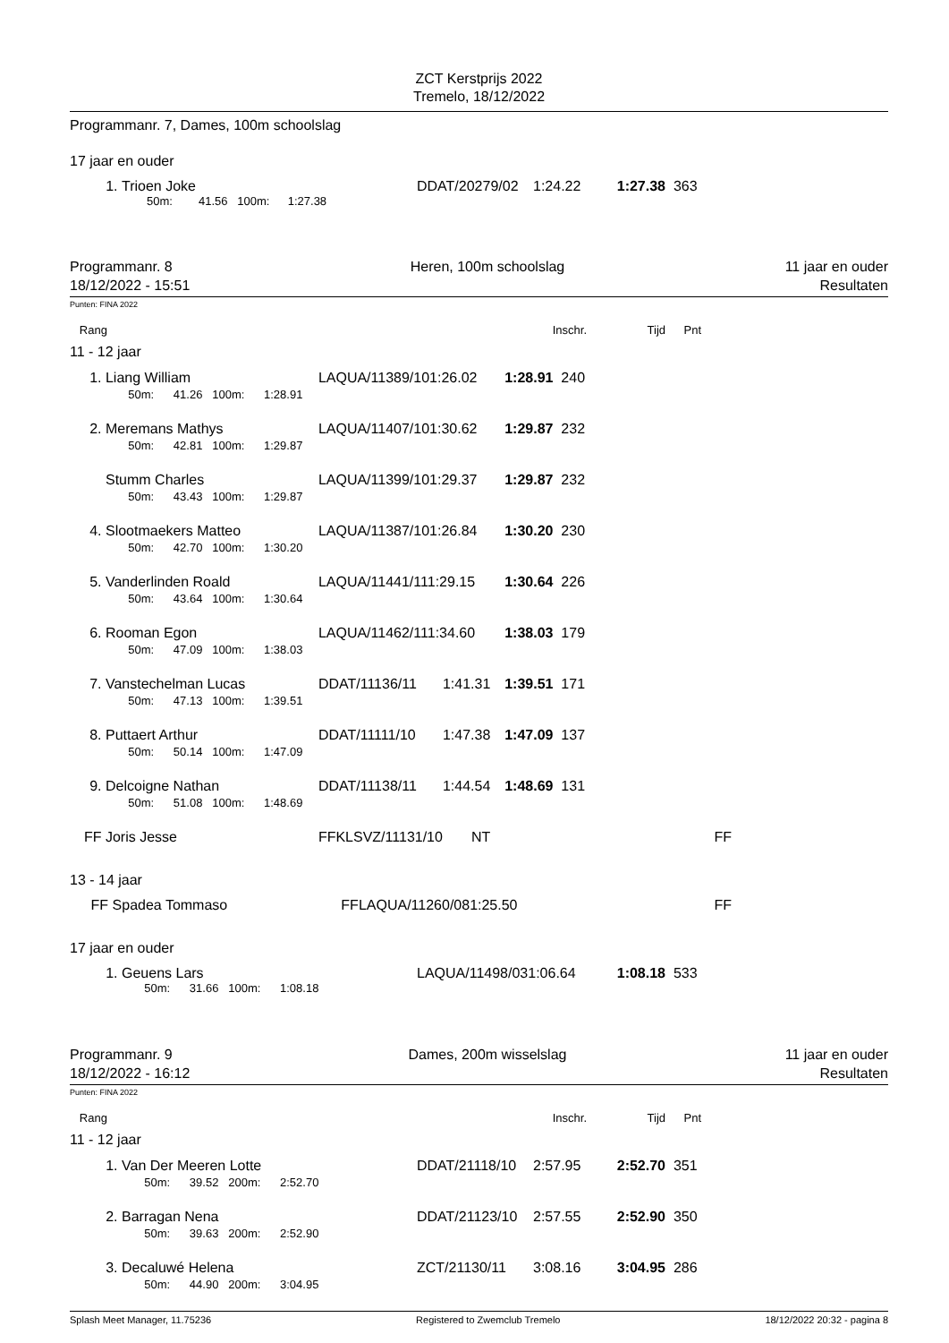ZCT Kerstprijs 2022
Tremelo, 18/12/2022
Programmanr. 7, Dames, 100m schoolslag
17 jaar en ouder
| 1. | Trioen Joke | DDAT/20279/02 | 1:24.22 | 1:27.38 | 363 |
| | 50m: 41.56 100m: 1:27.38 | | | | |
Programmanr. 8
18/12/2022 - 15:51
Heren, 100m schoolslag 11 jaar en ouder
Resultaten
Punten: FINA 2022
| Rang | Inschr. | Tijd | Pnt | |
11 - 12 jaar
| 1. | Liang William | LAQUA/11389/101:26.02 | | 1:28.91 | 240 |
| | 50m: 41.26 100m: 1:28.91 | | | | |
| 2. | Meremans Mathys | LAQUA/11407/101:30.62 | | 1:29.87 | 232 |
| | 50m: 42.81 100m: 1:29.87 | | | | |
| | Stumm Charles | LAQUA/11399/101:29.37 | | 1:29.87 | 232 |
| | 50m: 43.43 100m: 1:29.87 | | | | |
| 4. | Slootmaekers Matteo | LAQUA/11387/101:26.84 | | 1:30.20 | 230 |
| | 50m: 42.70 100m: 1:30.20 | | | | |
| 5. | Vanderlinden Roald | LAQUA/11441/111:29.15 | | 1:30.64 | 226 |
| | 50m: 43.64 100m: 1:30.64 | | | | |
| 6. | Rooman Egon | LAQUA/11462/111:34.60 | | 1:38.03 | 179 |
| | 50m: 47.09 100m: 1:38.03 | | | | |
| 7. | Vanstechelman Lucas | DDAT/11136/11 | 1:41.31 | 1:39.51 | 171 |
| | 50m: 47.13 100m: 1:39.51 | | | | |
| 8. | Puttaert Arthur | DDAT/11111/10 | 1:47.38 | 1:47.09 | 137 |
| | 50m: 50.14 100m: 1:47.09 | | | | |
| 9. | Delcoigne Nathan | DDAT/11138/11 | 1:44.54 | 1:48.69 | 131 |
| | 50m: 51.08 100m: 1:48.69 | | | | |
| FF | Joris Jesse | FFKLSVZ/11131/10 | NT | | FF |
13 - 14 jaar
| FF | Spadea Tommaso | FFLAQUA/11260/081:25.50 | | FF |
17 jaar en ouder
| 1. | Geuens Lars | LAQUA/11498/031:06.64 | 1:08.18 | 533 |
| | 50m: 31.66 100m: 1:08.18 | | | |
Programmanr. 9
18/12/2022 - 16:12
Dames, 200m wisselslag 11 jaar en ouder
Resultaten
Punten: FINA 2022
| Rang | Inschr. | Tijd | Pnt | |
11 - 12 jaar
| 1. | Van Der Meeren Lotte | DDAT/21118/10 | 2:57.95 | 2:52.70 | 351 |
| | 50m: 39.52 200m: 2:52.70 | | | | |
| 2. | Barragan Nena | DDAT/21123/10 | 2:57.55 | 2:52.90 | 350 |
| | 50m: 39.63 200m: 2:52.90 | | | | |
| 3. | Decaluwé Helena | ZCT/21130/11 | 3:08.16 | 3:04.95 | 286 |
| | 50m: 44.90 200m: 3:04.95 | | | | |
Splash Meet Manager, 11.75236 Registered to Zwemclub Tremelo 18/12/2022 20:32 - pagina 8